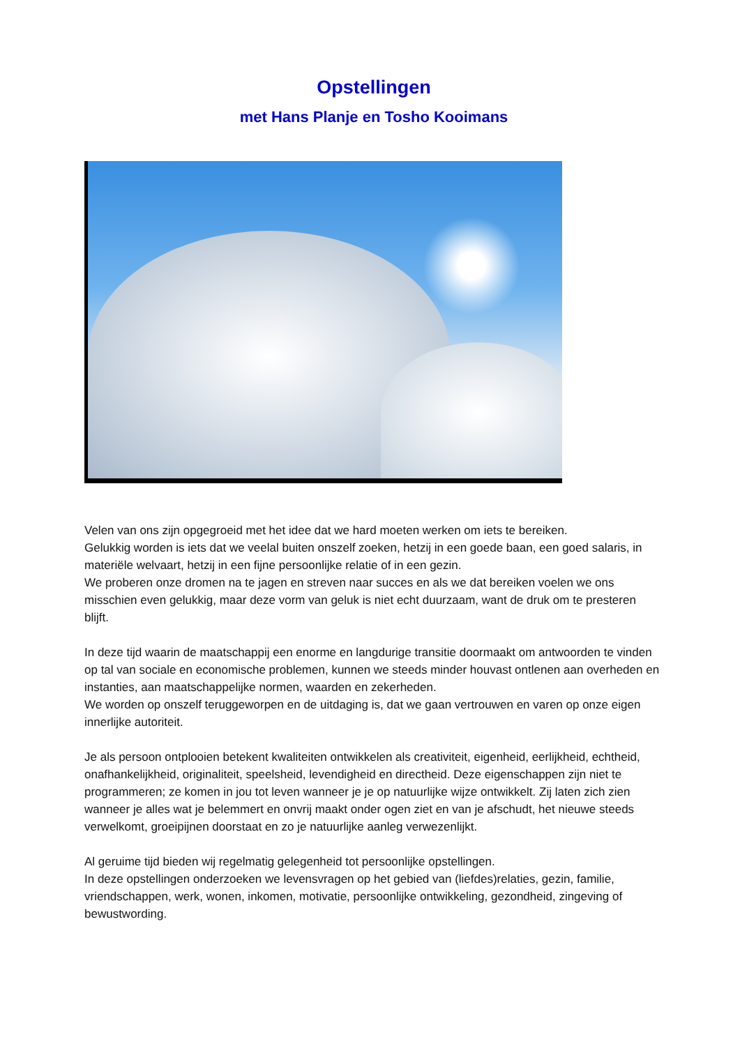Opstellingen
met Hans Planje en Tosho Kooimans
Velen van ons zijn opgegroeid met het idee dat we hard moeten werken om iets te bereiken.
Gelukkig worden is iets dat we veelal buiten onszelf zoeken, hetzij in een goede baan, een goed salaris, in materiële welvaart, hetzij in een fijne persoonlijke relatie of in een gezin.
We proberen onze dromen na te jagen en streven naar succes en als we dat bereiken voelen we ons misschien even gelukkig, maar deze vorm van geluk is niet echt duurzaam, want de druk om te presteren blijft.
In deze tijd waarin de maatschappij een enorme en langdurige transitie doormaakt om antwoorden te vinden op tal van sociale en economische problemen, kunnen we steeds minder houvast ontlenen aan overheden en instanties, aan maatschappelijke normen, waarden en zekerheden.
We worden op onszelf teruggeworpen en de uitdaging is, dat we gaan vertrouwen en varen op onze eigen innerlijke autoriteit.
Je als persoon ontplooien betekent kwaliteiten ontwikkelen als creativiteit, eigenheid, eerlijkheid, echtheid, onafhankelijkheid, originaliteit, speelsheid, levendigheid en directheid. Deze eigenschappen zijn niet te programmeren; ze komen in jou tot leven wanneer je je op natuurlijke wijze ontwikkelt. Zij laten zich zien wanneer je alles wat je belemmert en onvrij maakt onder ogen ziet en van je afschudt, het nieuwe steeds verwelkomt, groeipijnen doorstaat en zo je natuurlijke aanleg verwezenlijkt.
Al geruime tijd bieden wij regelmatig gelegenheid tot persoonlijke opstellingen.
In deze opstellingen onderzoeken we levensvragen op het gebied van (liefdes)relaties, gezin, familie, vriendschappen, werk, wonen, inkomen, motivatie, persoonlijke ontwikkeling, gezondheid, zingeving of bewustwording.